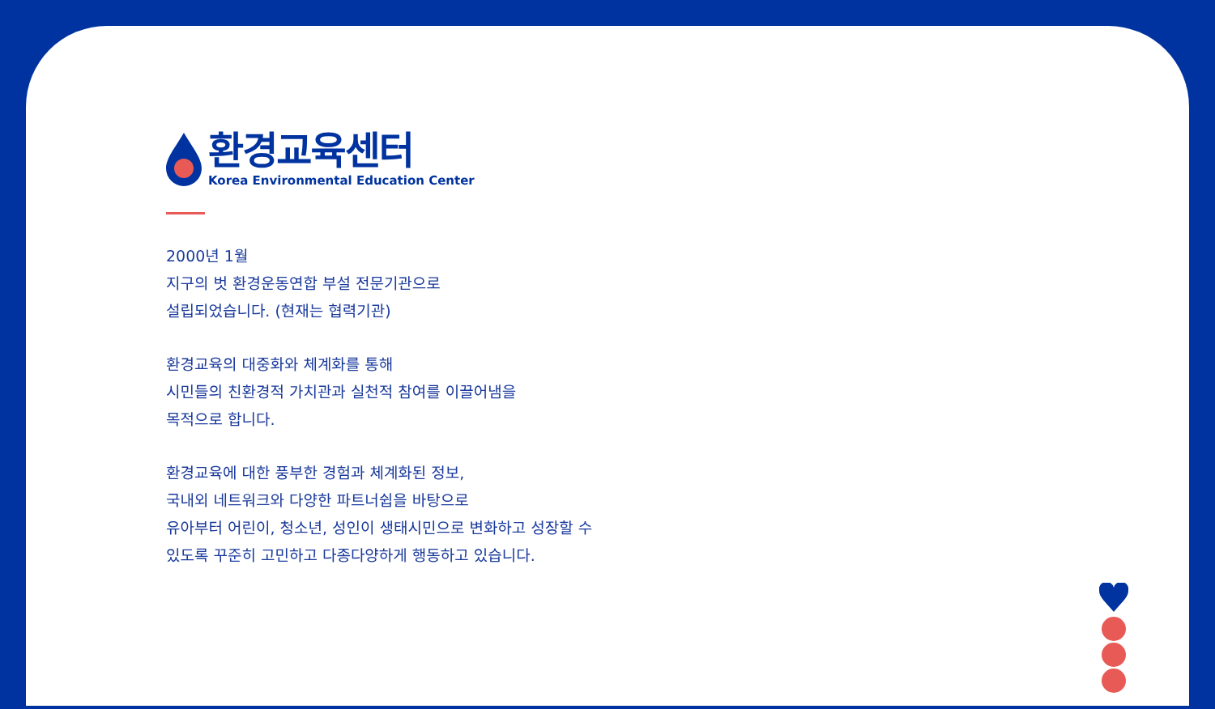환경교육센터
Korea Environmental Education Center
2000년 1월
지구의 벗 환경운동연합 부설 전문기관으로
설립되었습니다. (현재는 협력기관)
환경교육의 대중화와 체계화를 통해
시민들의 친환경적 가치관과 실천적 참여를 이끌어냄을
목적으로 합니다.
환경교육에 대한 풍부한 경험과 체계화된 정보,
국내외 네트워크와 다양한 파트너쉽을 바탕으로
유아부터 어린이, 청소년, 성인이 생태시민으로 변화하고 성장할 수
있도록 꾸준히 고민하고 다종다양하게 행동하고 있습니다.